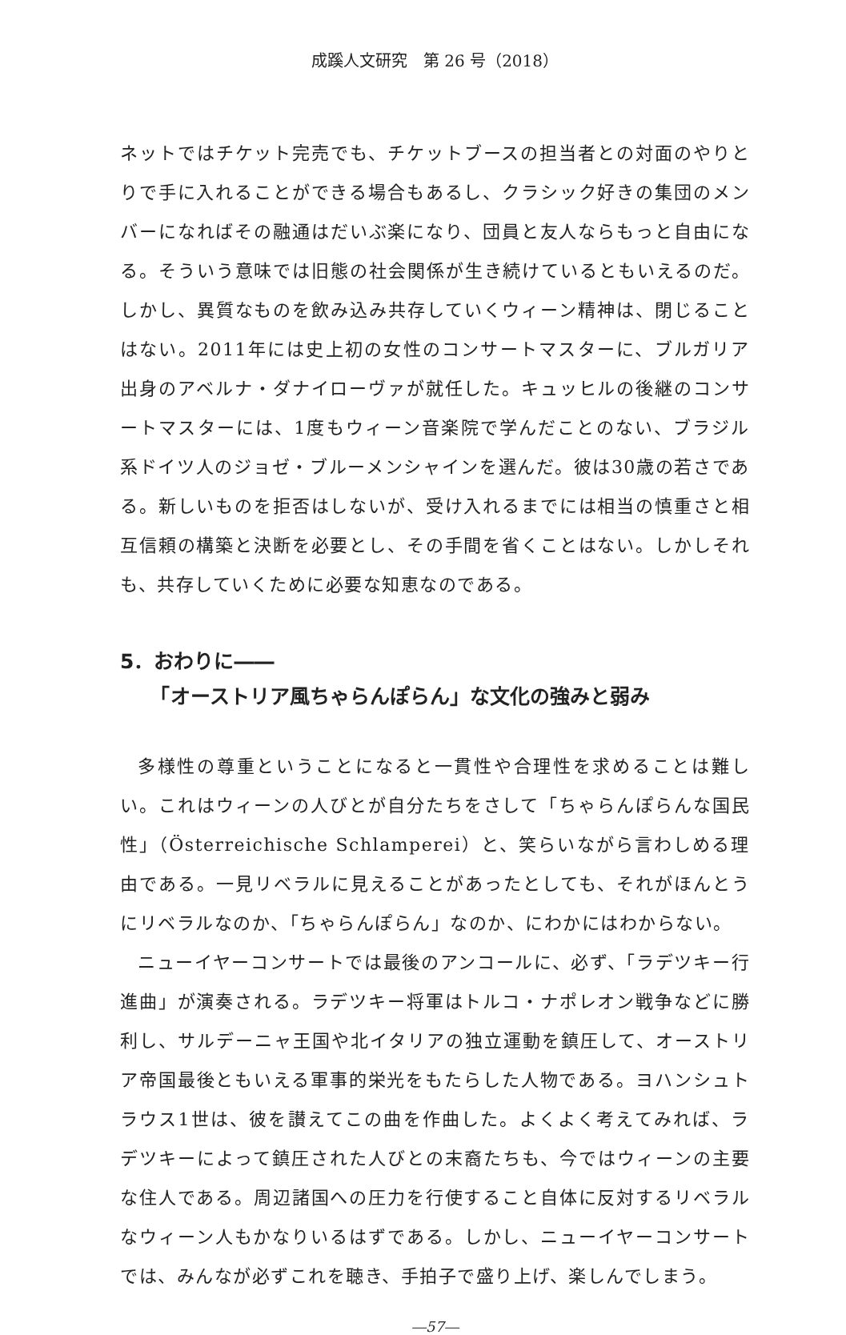成蹊人文研究　第 26 号（2018）
ネットではチケット完売でも、チケットブースの担当者との対面のやりとりで手に入れることができる場合もあるし、クラシック好きの集団のメンバーになればその融通はだいぶ楽になり、団員と友人ならもっと自由になる。そういう意味では旧態の社会関係が生き続けているともいえるのだ。しかし、異質なものを飲み込み共存していくウィーン精神は、閉じることはない。2011年には史上初の女性のコンサートマスターに、ブルガリア出身のアベルナ・ダナイローヴァが就任した。キュッヒルの後継のコンサートマスターには、1度もウィーン音楽院で学んだことのない、ブラジル系ドイツ人のジョゼ・ブルーメンシャインを選んだ。彼は30歳の若さである。新しいものを拒否はしないが、受け入れるまでには相当の慎重さと相互信頼の構築と決断を必要とし、その手間を省くことはない。しかしそれも、共存していくために必要な知恵なのである。
5．おわりに――
　　「オーストリア風ちゃらんぽらん」な文化の強みと弱み
多様性の尊重ということになると一貫性や合理性を求めることは難しい。これはウィーンの人びとが自分たちをさして「ちゃらんぽらんな国民性」（Österreichische Schlamperei）と、笑らいながら言わしめる理由である。一見リベラルに見えることがあったとしても、それがほんとうにリベラルなのか、「ちゃらんぽらん」なのか、にわかにはわからない。
ニューイヤーコンサートでは最後のアンコールに、必ず、「ラデツキー行進曲」が演奏される。ラデツキー将軍はトルコ・ナポレオン戦争などに勝利し、サルデーニャ王国や北イタリアの独立運動を鎮圧して、オーストリア帝国最後ともいえる軍事的栄光をもたらした人物である。ヨハンシュトラウス1世は、彼を讃えてこの曲を作曲した。よくよく考えてみれば、ラデツキーによって鎮圧された人びとの末裔たちも、今ではウィーンの主要な住人である。周辺諸国への圧力を行使すること自体に反対するリベラルなウィーン人もかなりいるはずである。しかし、ニューイヤーコンサートでは、みんなが必ずこれを聴き、手拍子で盛り上げ、楽しんでしまう。
―57―